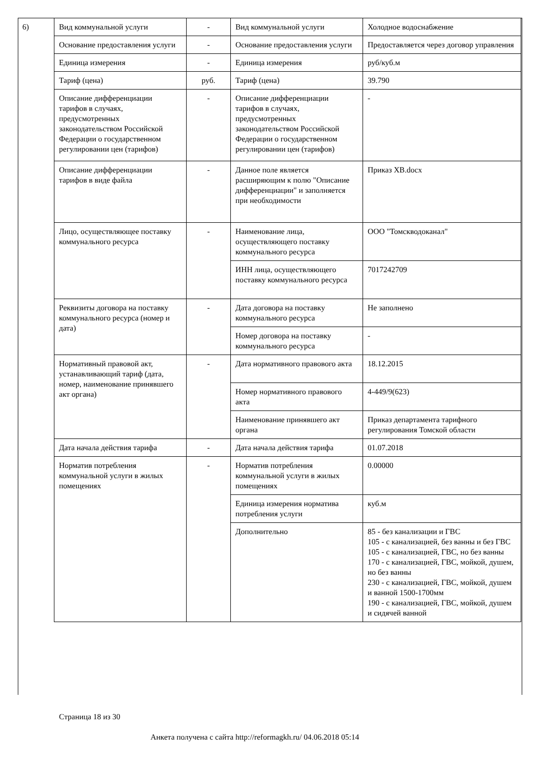6)
| Вид коммунальной услуги | - | Вид коммунальной услуги | Холодное водоснабжение |
| Основание предоставления услуги | - | Основание предоставления услуги | Предоставляется через договор управления |
| Единица измерения | - | Единица измерения | руб/куб.м |
| Тариф (цена) | руб. | Тариф (цена) | 39.790 |
| Описание дифференциации тарифов в случаях, предусмотренных законодательством Российской Федерации о государственном регулировании цен (тарифов) | - | Описание дифференциации тарифов в случаях, предусмотренных законодательством Российской Федерации о государственном регулировании цен (тарифов) | - |
| Описание дифференциации тарифов в виде файла | - | Данное поле является расширяющим к полю "Описание дифференциации" и заполняется при необходимости | Приказ ХВ.docx |
| Лицо, осуществляющее поставку коммунального ресурса | - | Наименование лица, осуществляющего поставку коммунального ресурса | ООО "Томскводоканал" |
| | | ИНН лица, осуществляющего поставку коммунального ресурса | 7017242709 |
| Реквизиты договора на поставку коммунального ресурса (номер и дата) | - | Дата договора на поставку коммунального ресурса | Не заполнено |
| | | Номер договора на поставку коммунального ресурса | - |
| Нормативный правовой акт, устанавливающий тариф (дата, номер, наименование принявшего акт органа) | - | Дата нормативного правового акта | 18.12.2015 |
| | | Номер нормативного правового акта | 4-449/9(623) |
| | | Наименование принявшего акт органа | Приказ департамента тарифного регулирования Томской области |
| Дата начала действия тарифа | - | Дата начала действия тарифа | 01.07.2018 |
| Норматив потребления коммунальной услуги в жилых помещениях | - | Норматив потребления коммунальной услуги в жилых помещениях | 0.00000 |
| | | Единица измерения норматива потребления услуги | куб.м |
| | | Дополнительно | 85 - без канализации и ГВС 105 - с канализацией, без ванны и без ГВС 105 - с канализацией, ГВС, но без ванны 170 - с канализацией, ГВС, мойкой, душем, но без ванны 230 - с канализацией, ГВС, мойкой, душем и ванной 1500-1700мм 190 - с канализацией, ГВС, мойкой, душем и сидячей ванной |
Страница 18 из 30
Анкета получена с сайта http://reformagkh.ru/ 04.06.2018 05:14